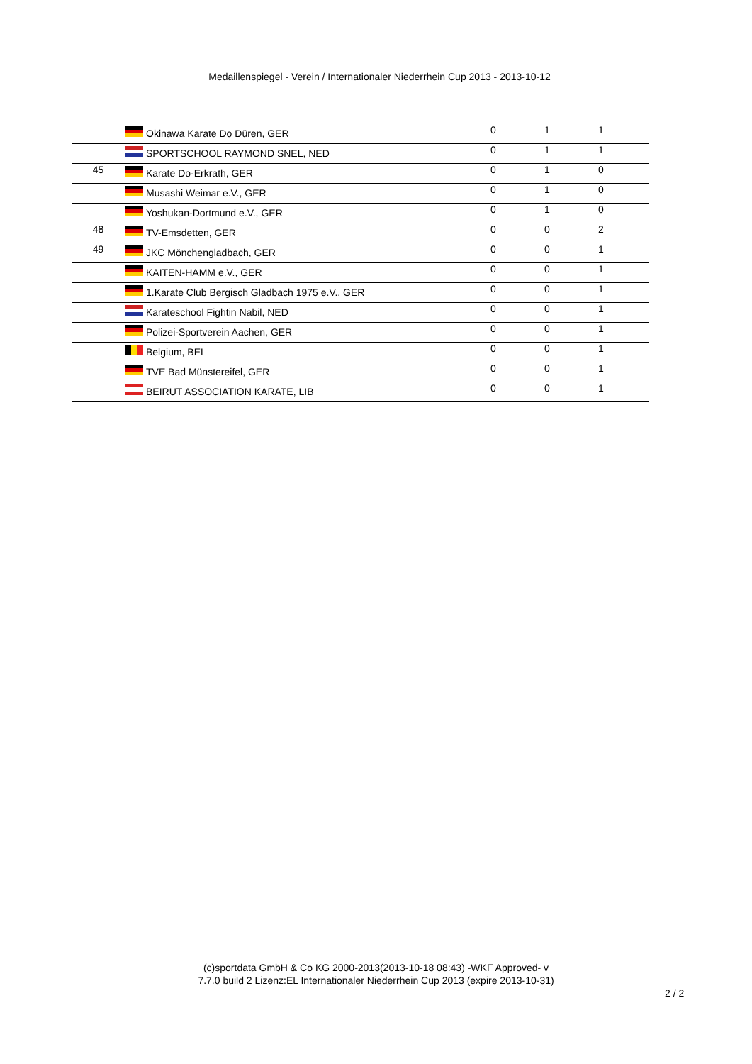Medaillenspiegel - Verein / Internationaler Niederrhein Cup 2013 - 2013-10-12
| | | Okinawa Karate Do Düren, GER | 0 | 1 | 1 | |
| | | SPORTSCHOOL RAYMOND SNEL, NED | 0 | 1 | 1 | |
| 45 | | Karate Do-Erkrath, GER | 0 | 1 | 0 | |
| | | Musashi Weimar e.V., GER | 0 | 1 | 0 | |
| | | Yoshukan-Dortmund e.V., GER | 0 | 1 | 0 | |
| 48 | | TV-Emsdetten, GER | 0 | 0 | 2 | |
| 49 | | JKC Mönchengladbach, GER | 0 | 0 | 1 | |
| | | KAITEN-HAMM e.V., GER | 0 | 0 | 1 | |
| | | 1.Karate Club Bergisch Gladbach 1975 e.V., GER | 0 | 0 | 1 | |
| | | Karateschool Fightin Nabil, NED | 0 | 0 | 1 | |
| | | Polizei-Sportverein Aachen, GER | 0 | 0 | 1 | |
| | | Belgium, BEL | 0 | 0 | 1 | |
| | | TVE Bad Münstereifel, GER | 0 | 0 | 1 | |
| | | BEIRUT ASSOCIATION KARATE, LIB | 0 | 0 | 1 | |
(c)sportdata GmbH & Co KG 2000-2013(2013-10-18 08:43) -WKF Approved- v
7.7.0 build 2 Lizenz:EL Internationaler Niederrhein Cup 2013 (expire 2013-10-31)
2 / 2